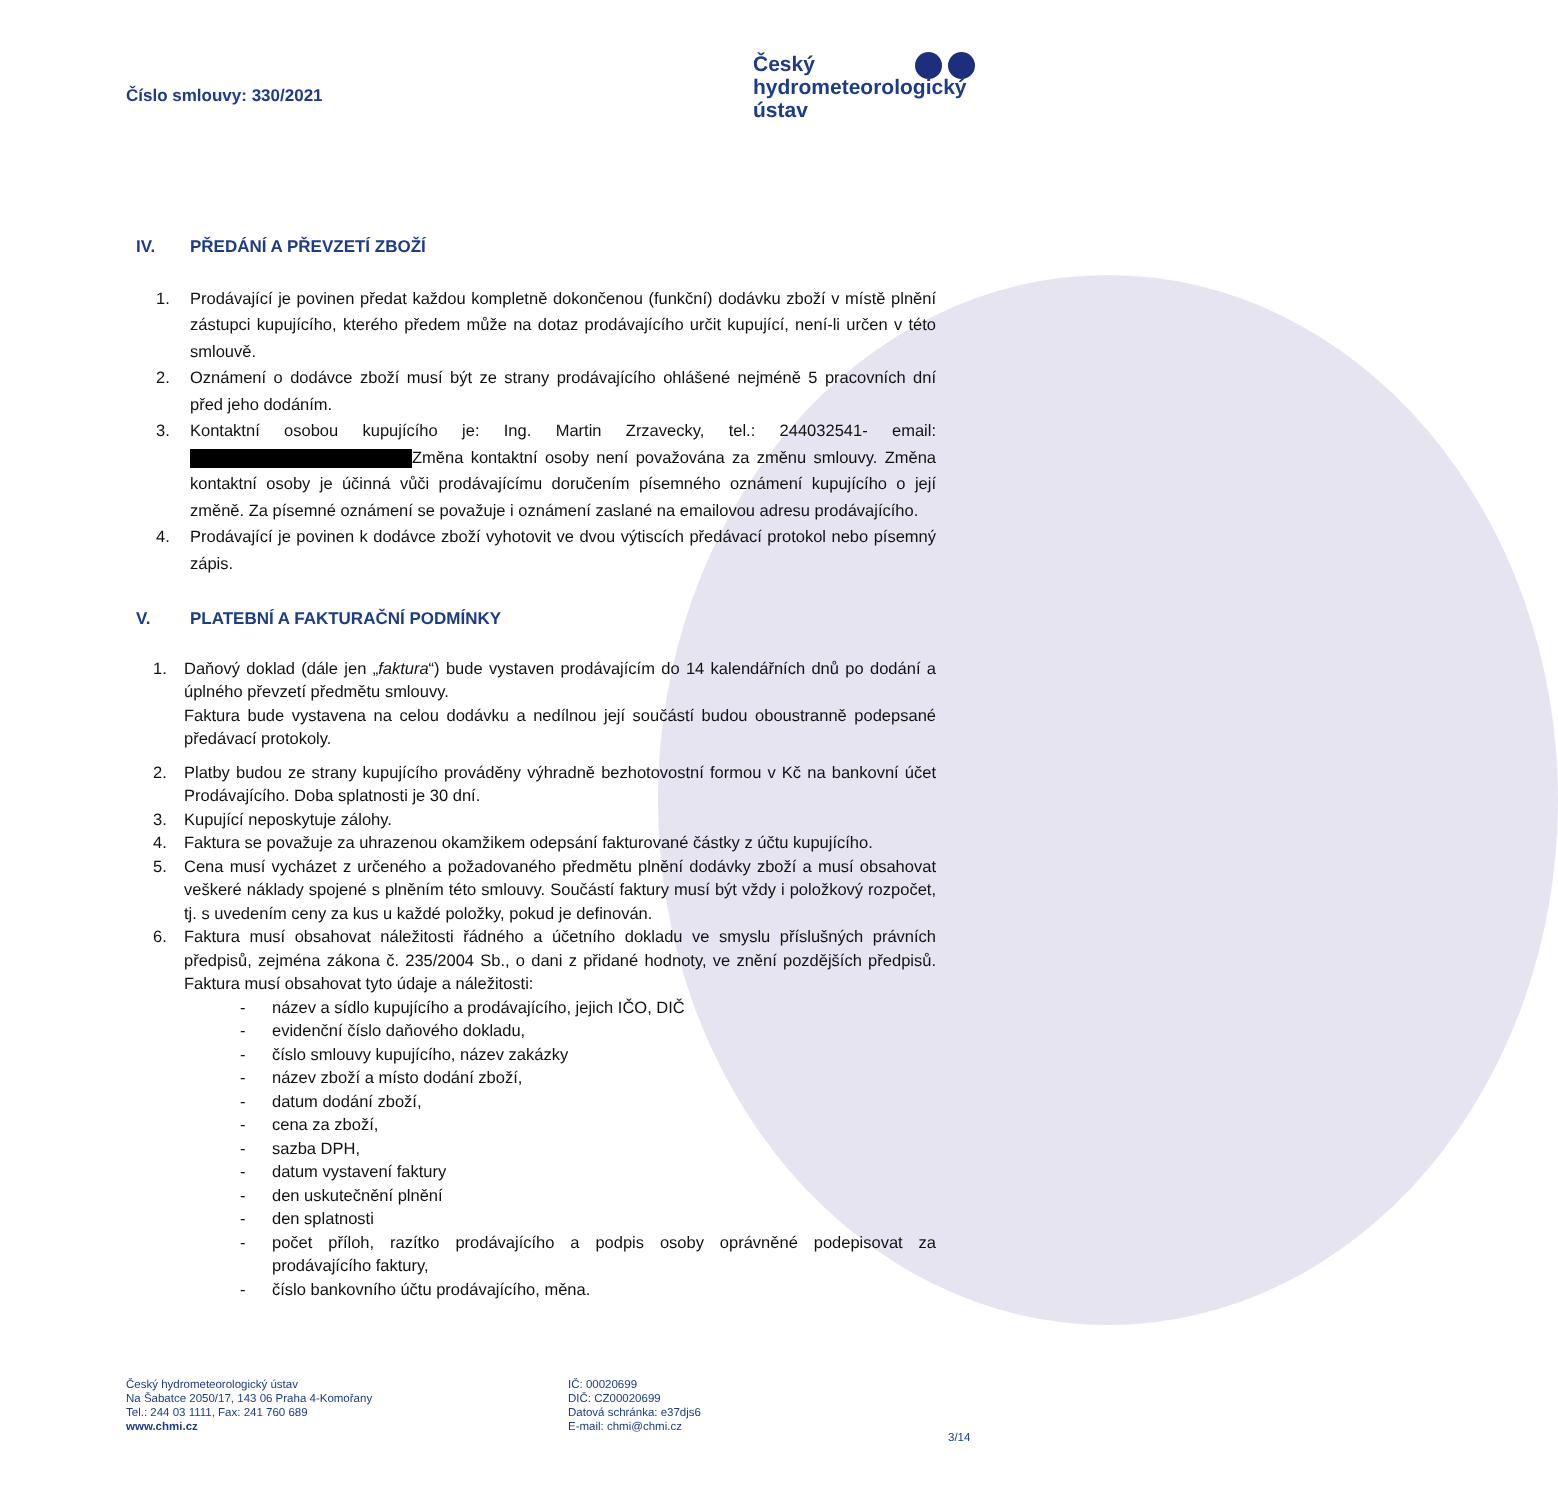Číslo smlouvy: 330/2021
Český
hydrometeorologický
ústav
IV. PŘEDÁNÍ A PŘEVZETÍ ZBOŽÍ
1. Prodávající je povinen předat každou kompletně dokončenou (funkční) dodávku zboží v místě plnění zástupci kupujícího, kterého předem může na dotaz prodávajícího určit kupující, není-li určen v této smlouvě.
2. Oznámení o dodávce zboží musí být ze strany prodávajícího ohlášené nejméně 5 pracovních dní před jeho dodáním.
3. Kontaktní osobou kupujícího je: Ing. Martin Zrzavecky, tel.: 244032541- email: Změna kontaktní osoby není považována za změnu smlouvy. Změna kontaktní osoby je účinná vůči prodávajícímu doručením písemného oznámení kupujícího o její změně. Za písemné oznámení se považuje i oznámení zaslané na emailovou adresu prodávajícího.
4. Prodávající je povinen k dodávce zboží vyhotovit ve dvou výtiscích předávací protokol nebo písemný zápis.
V. PLATEBNÍ A FAKTURAČNÍ PODMÍNKY
1. Daňový doklad (dále jen „faktura“) bude vystaven prodávajícím do 14 kalendářních dnů po dodání a úplného převzetí předmětu smlouvy.
Faktura bude vystavena na celou dodávku a nedílnou její součástí budou oboustranně podepsané předávací protokoly.
2. Platby budou ze strany kupujícího prováděny výhradně bezhotovostní formou v Kč na bankovní účet Prodávajícího. Doba splatnosti je 30 dní.
3. Kupující neposkytuje zálohy.
4. Faktura se považuje za uhrazenou okamžikem odepsání fakturované částky z účtu kupujícího.
5. Cena musí vycházet z určeného a požadovaného předmětu plnění dodávky zboží a musí obsahovat veškeré náklady spojené s plněním této smlouvy. Součástí faktury musí být vždy i položkový rozpočet, tj. s uvedením ceny za kus u každé položky, pokud je definován.
6. Faktura musí obsahovat náležitosti řádného a účetního dokladu ve smyslu příslušných právních předpisů, zejména zákona č. 235/2004 Sb., o dani z přidané hodnoty, ve znění pozdějších předpisů. Faktura musí obsahovat tyto údaje a náležitosti:
- název a sídlo kupujícího a prodávajícího, jejich IČO, DIČ
- evidenční číslo daňového dokladu,
- číslo smlouvy kupujícího, název zakázky
- název zboží a místo dodání zboží,
- datum dodání zboží,
- cena za zboží,
- sazba DPH,
- datum vystavení faktury
- den uskutečnění plnění
- den splatnosti
- počet příloh, razítko prodávajícího a podpis osoby oprávněné podepisovat za prodávajícího faktury,
- číslo bankovního účtu prodávajícího, měna.
Český hydrometeorologický ústav
Na Šabatce 2050/17, 143 06 Praha 4-Komořany
Tel.: 244 03 1111, Fax: 241 760 689
www.chmi.cz
IČ: 00020699
DIČ: CZ00020699
Datová schránka: e37djs6
E-mail: chmi@chmi.cz
3/14